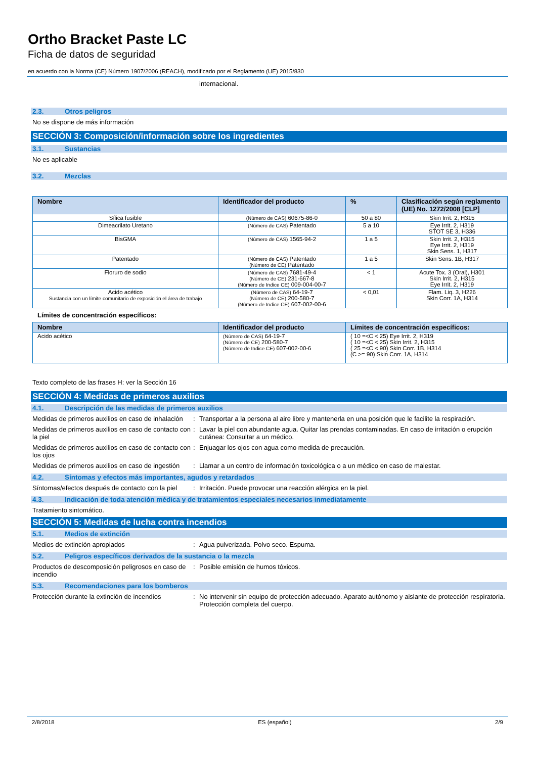Ortho Bracket Paste LC
Ficha de datos de seguridad
en acuerdo con la Norma (CE) Número 1907/2006 (REACH), modificado por el Reglamento (UE) 2015/830
internacional.
2.3. Otros peligros
No se dispone de más información
SECCIÓN 3: Composición/información sobre los ingredientes
3.1. Sustancias
No es aplicable
3.2. Mezclas
| Nombre | Identificador del producto | % | Clasificación según reglamento (UE) No. 1272/2008 [CLP] |
| --- | --- | --- | --- |
| Sílica fusible | (Número de CAS) 60675-86-0 | 50 a 80 | Skin Irrit. 2, H315 |
| Dimeacrilato Uretano | (Número de CAS) Patentado | 5 a 10 | Eye Irrit. 2, H319 STOT SE 3, H336 |
| BisGMA | (Número de CAS) 1565-94-2 | 1 a 5 | Skin Irrit. 2, H315 Eye Irrit. 2, H319 Skin Sens. 1, H317 |
| Patentado | (Número de CAS) Patentado (Número de CE) Patentado | 1 a 5 | Skin Sens. 1B, H317 |
| Floruro de sodio | (Número de CAS) 7681-49-4 (Número de CE) 231-667-8 (Número de Indice CE) 009-004-00-7 | < 1 | Acute Tox. 3 (Oral), H301 Skin Irrit. 2, H315 Eye Irrit. 2, H319 |
| Acido acético Sustancia con un límite comunitario de exposición el área de trabajo | (Número de CAS) 64-19-7 (Número de CE) 200-580-7 (Número de Indice CE) 607-002-00-6 | < 0,01 | Flam. Liq. 3, H226 Skin Corr. 1A, H314 |
Límites de concentración específicos:
| Nombre | Identificador del producto | Límites de concentración específicos: |
| --- | --- | --- |
| Acido acético | (Número de CAS) 64-19-7 (Número de CE) 200-580-7 (Número de Indice CE) 607-002-00-6 | ( 10 =<C < 25) Eye Irrit. 2, H319 ( 10 =<C < 25) Skin Irrit. 2, H315 ( 25 =<C < 90) Skin Corr. 1B, H314 (C >= 90) Skin Corr. 1A, H314 |
Texto completo de las frases H: ver la Sección 16
SECCIÓN 4: Medidas de primeros auxilios
4.1. Descripción de las medidas de primeros auxilios
Medidas de primeros auxilios en caso de inhalación
: Transportar a la persona al aire libre y mantenerla en una posición que le facilite la respiración.
Medidas de primeros auxilios en caso de contacto con la piel
: Lavar la piel con abundante agua. Quitar las prendas contaminadas. En caso de irritación o erupción cutánea: Consultar a un médico.
Medidas de primeros auxilios en caso de contacto con los ojos
: Enjuagar los ojos con agua como medida de precaución.
Medidas de primeros auxilios en caso de ingestión
: Llamar a un centro de información toxicológica o a un médico en caso de malestar.
4.2. Síntomas y efectos más importantes, agudos y retardados
Síntomas/efectos después de contacto con la piel
: Irritación. Puede provocar una reacción alérgica en la piel.
4.3. Indicación de toda atención médica y de tratamientos especiales necesarios inmediatamente
Tratamiento sintomático.
SECCIÓN 5: Medidas de lucha contra incendios
5.1. Medios de extinción
Medios de extinción apropiados : Agua pulverizada. Polvo seco. Espuma.
5.2. Peligros específicos derivados de la sustancia o la mezcla
Productos de descomposición peligrosos en caso de incendio
: Posible emisión de humos tóxicos.
5.3. Recomendaciones para los bomberos
Protección durante la extinción de incendios
: No intervenir sin equipo de protección adecuado. Aparato autónomo y aislante de protección respiratoria. Protección completa del cuerpo.
2/8/2018 ES (español) 2/9